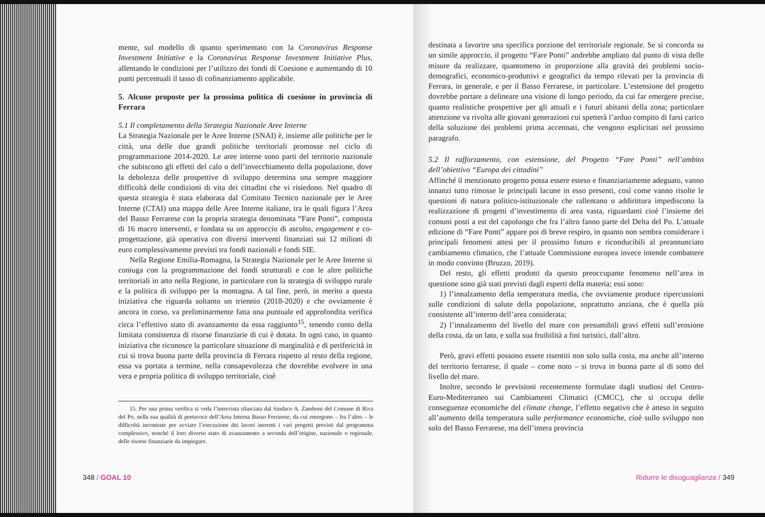mente, sul modello di quanto sperimentato con la Coronavirus Response Investment Initiative e la Coronavirus Response Investment Initiative Plus, allentando le condizioni per l’utilizzo dei fondi di Coesione e aumentando di 10 punti percentuali il tasso di cofinanziamento applicabile.
5. Alcune proposte per la prossima politica di coesione in provincia di Ferrara
5.1 Il completamento della Strategia Nazionale Aree Interne
La Strategia Nazionale per le Aree Interne (SNAI) è, insieme alle politiche per le città, una delle due grandi politiche territoriali promosse nel ciclo di programmazione 2014-2020. Le aree interne sono parti del territorio nazionale che subiscono gli effetti del calo o dell’invecchiamento della popolazione, dove la debolezza delle prospettive di sviluppo determina una sempre maggiore difficoltà delle condizioni di vita dei cittadini che vi risiedono. Nel quadro di questa strategia è stata elaborata dal Comitato Tecnico nazionale per le Aree Interne (CTAI) una mappa delle Aree Interne italiane, tra le quali figura l’Area del Basso Ferrarese con la propria strategia denominata “Fare Ponti”, composta di 16 macro interventi, e fondata su un approccio di ascolto, engagement e co-progettazione, già operativa con diversi interventi finanziati sui 12 milioni di euro complessivamente previsti tra fondi nazionali e fondi SIE.
Nella Regione Emilia-Romagna, la Strategia Nazionale per le Aree Interne si coniuga con la programmazione dei fondi strutturali e con le altre politiche territoriali in atto nella Regione, in particolare con la strategia di sviluppo rurale e la politica di sviluppo per la montagna. A tal fine, però, in merito a questa iniziativa che riguarda soltanto un triennio (2018-2020) e che ovviamente è ancora in corso, va preliminarmente fatta una puntuale ed approfondita verifica circa l’effettivo stato di avanzamento da essa raggiunto<sup>15</sup>, tenendo conto della limitata consistenza di risorse finanziarie di cui è dotata. In ogni caso, in quanto iniziativa che riconosce la particolare situazione di marginalità e di perifericità in cui si trova buona parte della provincia di Ferrara rispetto al resto della regione, essa va portata a termine, nella consapevolezza che dovrebbe evolvere in una vera e propria politica di sviluppo territoriale, cioè
15. Per una prima verifica si veda l’intervista rilasciata dal Sindaco A. Zamboni del Comune di Riva del Po, nella sua qualità di portavoce dell’Area Interna Basso Ferrarese, da cui emergono – fra l’altro – le difficoltà incontrate per avviare l’esecuzione dei lavori inerenti i vari progetti previsti dal programma complessivo, nonché il loro diverso stato di avanzamento a seconda dell’origine, nazionale o regionale, delle risorse finanziarie da impiegare.
348 / GOAL 10
destinata a favorire una specifica porzione del territoriale regionale. Se si concorda su un simile approccio, il progetto “Fare Ponti” andrebbe ampliato dal punto di vista delle misure da realizzare, quantomeno in proporzione alla gravità dei problemi socio-demografici, economico-produttivi e geografici da tempo rilevati per la provincia di Ferrara, in generale, e per il Basso Ferrarese, in particolare. L’estensione del progetto dovrebbe portare a delineare una visione di lungo periodo, da cui far emergere precise, quanto realistiche prospettive per gli attuali e i futuri abitanti della zona; particolare attenzione va rivolta alle giovani generazioni cui spetterà l’arduo compito di farsi carico della soluzione dei problemi prima accennati, che vengono esplicitati nel prossimo paragrafo.
5.2 Il rafforzamento, con estensione, del Progetto “Fare Ponti” nell’ambito dell’obiettivo “Europa dei cittadini”
Affinché il menzionato progetto possa essere esteso e finanziariamente adeguato, vanno innanzi tutto rimosse le principali lacune in esso presenti, così come vanno risolte le questioni di natura politico-istituzionale che rallentano o addirittura impediscono la realizzazione di progetti d’investimento di area vasta, riguardanti cioè l’insieme dei comuni posti a est del capoluogo che fra l’altro fanno parte del Delta del Po. L’attuale edizione di “Fare Ponti” appare poi di breve respiro, in quanto non sembra considerare i principali fenomeni attesi per il prossimo futuro e riconducibili al preannunciato cambiamento climatico, che l’attuale Commissione europea invece intende combattere in modo convinto (Bruzzo, 2019).
Del resto, gli effetti prodotti da questo preoccupante fenomeno nell’area in questione sono già stati previsti dagli esperti della materia; essi sono:
1) l’innalzamento della temperatura media, che ovviamente produce ripercussioni sulle condizioni di salute della popolazione, soprattutto anziana, che è quella più consistente all’interno dell’area considerata;
2) l’innalzamento del livello del mare con presumibili gravi effetti sull’erosione della costa, da un lato, e sulla sua fruibilità a fini turistici, dall’altro.
Però, gravi effetti possono essere risentiti non solo sulla costa, ma anche all’interno del territorio ferrarese, il quale – come noto – si trova in buona parte al di sotto del livello del mare.
Inoltre, secondo le previsioni recentemente formulate dagli studiosi del Centro-Euro-Mediterraneo sui Cambiamenti Climatici (CMCC), che si occupa delle conseguenze economiche del climate change, l’effetto negativo che è atteso in seguito all’aumento della temperatura sulle performance economiche, cioè sullo sviluppo non solo del Basso Ferrarese, ma dell’intera provincia
Ridurre le disuguaglianze / 349